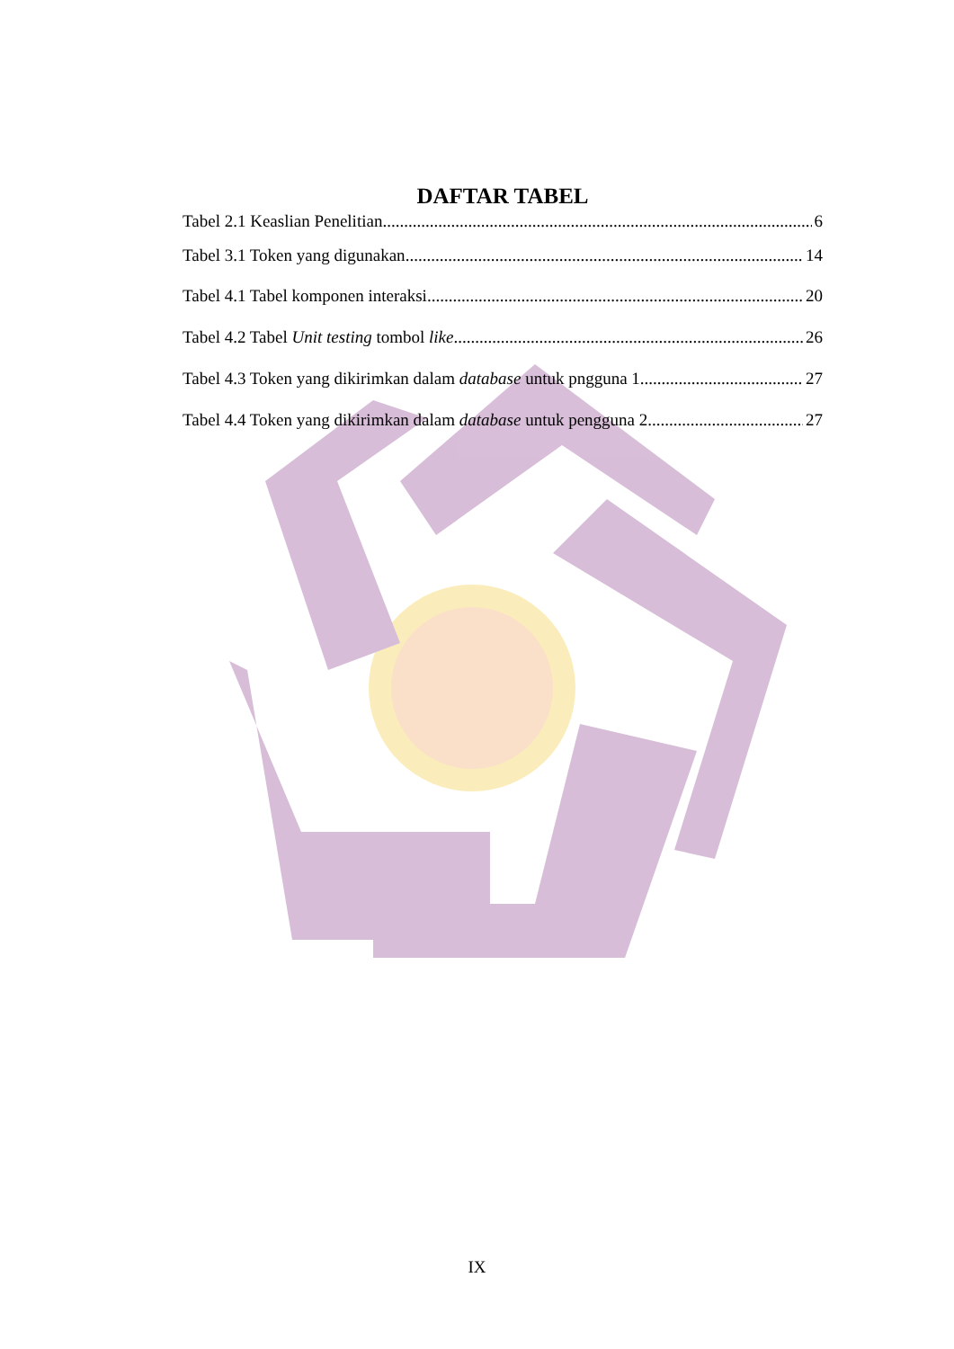DAFTAR TABEL
Tabel 2.1 Keaslian Penelitian 6
Tabel 3.1 Token yang digunakan 14
Tabel 4.1 Tabel komponen interaksi 20
Tabel 4.2 Tabel Unit testing tombol like 26
Tabel 4.3 Token yang dikirimkan dalam database untuk pngguna 1 27
Tabel 4.4 Token yang dikirimkan dalam database untuk pengguna 2 27
IX